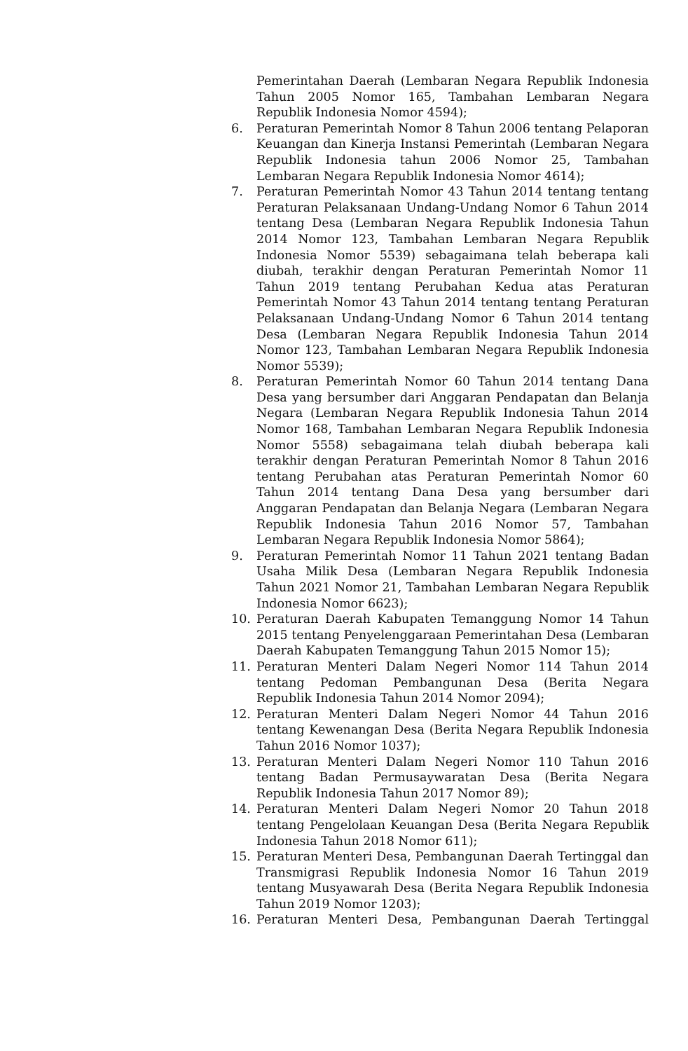Pemerintahan Daerah (Lembaran Negara Republik Indonesia Tahun 2005 Nomor 165, Tambahan Lembaran Negara Republik Indonesia Nomor 4594);
6. Peraturan Pemerintah Nomor 8 Tahun 2006 tentang Pelaporan Keuangan dan Kinerja Instansi Pemerintah (Lembaran Negara Republik Indonesia tahun 2006 Nomor 25, Tambahan Lembaran Negara Republik Indonesia Nomor 4614);
7. Peraturan Pemerintah Nomor 43 Tahun 2014 tentang tentang Peraturan Pelaksanaan Undang-Undang Nomor 6 Tahun 2014 tentang Desa (Lembaran Negara Republik Indonesia Tahun 2014 Nomor 123, Tambahan Lembaran Negara Republik Indonesia Nomor 5539) sebagaimana telah beberapa kali diubah, terakhir dengan Peraturan Pemerintah Nomor 11 Tahun 2019 tentang Perubahan Kedua atas Peraturan Pemerintah Nomor 43 Tahun 2014 tentang tentang Peraturan Pelaksanaan Undang-Undang Nomor 6 Tahun 2014 tentang Desa (Lembaran Negara Republik Indonesia Tahun 2014 Nomor 123, Tambahan Lembaran Negara Republik Indonesia Nomor 5539);
8. Peraturan Pemerintah Nomor 60 Tahun 2014 tentang Dana Desa yang bersumber dari Anggaran Pendapatan dan Belanja Negara (Lembaran Negara Republik Indonesia Tahun 2014 Nomor 168, Tambahan Lembaran Negara Republik Indonesia Nomor 5558) sebagaimana telah diubah beberapa kali terakhir dengan Peraturan Pemerintah Nomor 8 Tahun 2016 tentang Perubahan atas Peraturan Pemerintah Nomor 60 Tahun 2014 tentang Dana Desa yang bersumber dari Anggaran Pendapatan dan Belanja Negara (Lembaran Negara Republik Indonesia Tahun 2016 Nomor 57, Tambahan Lembaran Negara Republik Indonesia Nomor 5864);
9. Peraturan Pemerintah Nomor 11 Tahun 2021 tentang Badan Usaha Milik Desa (Lembaran Negara Republik Indonesia Tahun 2021 Nomor 21, Tambahan Lembaran Negara Republik Indonesia Nomor 6623);
10. Peraturan Daerah Kabupaten Temanggung Nomor 14 Tahun 2015 tentang Penyelenggaraan Pemerintahan Desa (Lembaran Daerah Kabupaten Temanggung Tahun 2015 Nomor 15);
11. Peraturan Menteri Dalam Negeri Nomor 114 Tahun 2014 tentang Pedoman Pembangunan Desa (Berita Negara Republik Indonesia Tahun 2014 Nomor 2094);
12. Peraturan Menteri Dalam Negeri Nomor 44 Tahun 2016 tentang Kewenangan Desa (Berita Negara Republik Indonesia Tahun 2016 Nomor 1037);
13. Peraturan Menteri Dalam Negeri Nomor 110 Tahun 2016 tentang Badan Permusaywaratan Desa (Berita Negara Republik Indonesia Tahun 2017 Nomor 89);
14. Peraturan Menteri Dalam Negeri Nomor 20 Tahun 2018 tentang Pengelolaan Keuangan Desa (Berita Negara Republik Indonesia Tahun 2018 Nomor 611);
15. Peraturan Menteri Desa, Pembangunan Daerah Tertinggal dan Transmigrasi Republik Indonesia Nomor 16 Tahun 2019 tentang Musyawarah Desa (Berita Negara Republik Indonesia Tahun 2019 Nomor 1203);
16. Peraturan Menteri Desa, Pembangunan Daerah Tertinggal